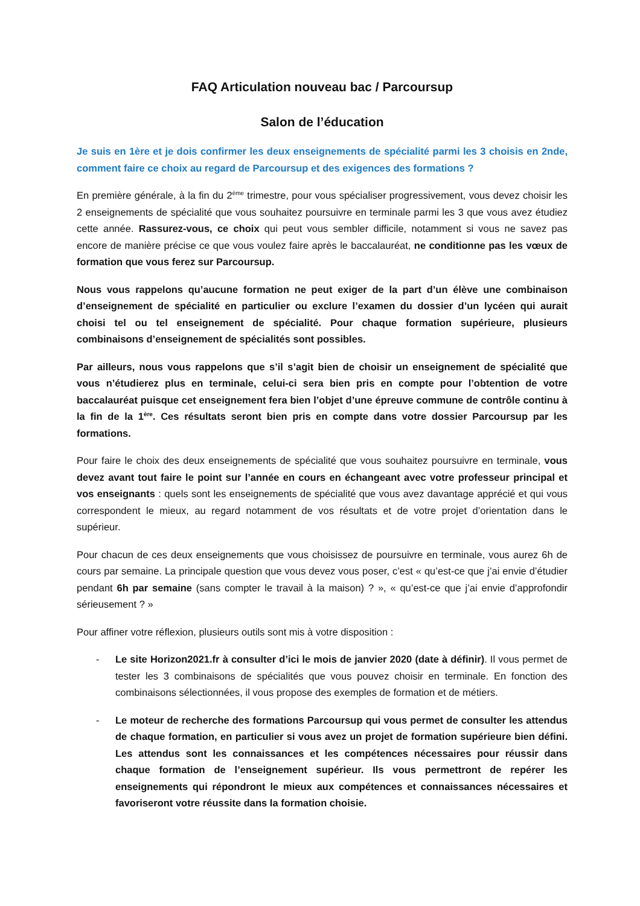FAQ Articulation nouveau bac / Parcoursup
Salon de l’éducation
Je suis en 1ère et je dois confirmer les deux enseignements de spécialité parmi les 3 choisis en 2nde, comment faire ce choix au regard de Parcoursup et des exigences des formations ?
En première générale, à la fin du 2<sup>ème</sup> trimestre, pour vous spécialiser progressivement, vous devez choisir les 2 enseignements de spécialité que vous souhaitez poursuivre en terminale parmi les 3 que vous avez étudiez cette année. Rassurez-vous, ce choix qui peut vous sembler difficile, notamment si vous ne savez pas encore de manière précise ce que vous voulez faire après le baccalauréat, ne conditionne pas les vœux de formation que vous ferez sur Parcoursup.
Nous vous rappelons qu’aucune formation ne peut exiger de la part d’un élève une combinaison d’enseignement de spécialité en particulier ou exclure l’examen du dossier d’un lycéen qui aurait choisi tel ou tel enseignement de spécialité. Pour chaque formation supérieure, plusieurs combinaisons d’enseignement de spécialités sont possibles.
Par ailleurs, nous vous rappelons que s’il s’agit bien de choisir un enseignement de spécialité que vous n’étudierez plus en terminale, celui-ci sera bien pris en compte pour l’obtention de votre baccalauréat puisque cet enseignement fera bien l’objet d’une épreuve commune de contrôle continu à la fin de la 1<sup>ère</sup>. Ces résultats seront bien pris en compte dans votre dossier Parcoursup par les formations.
Pour faire le choix des deux enseignements de spécialité que vous souhaitez poursuivre en terminale, vous devez avant tout faire le point sur l’année en cours en échangeant avec votre professeur principal et vos enseignants : quels sont les enseignements de spécialité que vous avez davantage apprécié et qui vous correspondent le mieux, au regard notamment de vos résultats et de votre projet d’orientation dans le supérieur.
Pour chacun de ces deux enseignements que vous choisissez de poursuivre en terminale, vous aurez 6h de cours par semaine. La principale question que vous devez vous poser, c’est « qu’est-ce que j’ai envie d’étudier pendant 6h par semaine (sans compter le travail à la maison) ? », « qu’est-ce que j’ai envie d’approfondir sérieusement ? »
Pour affiner votre réflexion, plusieurs outils sont mis à votre disposition :
- Le site Horizon2021.fr à consulter d’ici le mois de janvier 2020 (date à définir). Il vous permet de tester les 3 combinaisons de spécialités que vous pouvez choisir en terminale. En fonction des combinaisons sélectionnées, il vous propose des exemples de formation et de métiers.
- Le moteur de recherche des formations Parcoursup qui vous permet de consulter les attendus de chaque formation, en particulier si vous avez un projet de formation supérieure bien défini. Les attendus sont les connaissances et les compétences nécessaires pour réussir dans chaque formation de l’enseignement supérieur. Ils vous permettront de repérer les enseignements qui répondront le mieux aux compétences et connaissances nécessaires et favoriseront votre réussite dans la formation choisie.